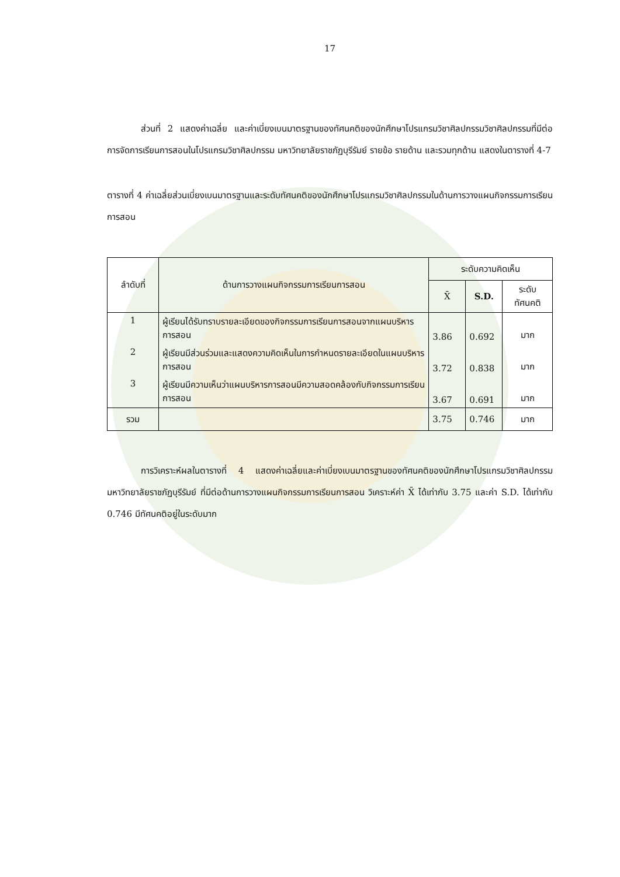17
ส่วนที่ 2 แสดงค่าเฉลี่ย และค่าเบี่ยงเบนมาตรฐานของทัศนคติของนักศึกษาโปรแกรมวิชาศิลปกรรมวิชาศิลปกรรมที่มีต่อการจัดการเรียนการสอนในโปรแกรมวิชาศิลปกรรม มหาวิทยาลัยราชภัฏบุรีรัมย์ รายข้อ รายด้าน และรวมทุกด้าน แสดงในตารางที่ 4-7
ตารางที่ 4 ค่าเฉลี่ยส่วนเบี่ยงเบนมาตรฐานและระดับทัศนคติของนักศึกษาโปรแกรมวิชาศิลปกรรมในด้านการวางแผนกิจกรรมการเรียนการสอน
| ลำดับที่ | ด้านการวางแผนกิจกรรมการเรียนการสอน | ระดับความคิดเห็น | | |
| --- | --- | --- | --- | --- |
| | | X̄ | S.D. | ระดับทัศนคติ |
| 1 | ผู้เรียนได้รับทราบรายละเอียดของกิจกรรมการเรียนการสอนจากแผนบริหารการสอน | 3.86 | 0.692 | มาก |
| 2 | ผู้เรียนมีส่วนร่วมและแสดงความคิดเห็นในการกำหนดรายละเอียดในแผนบริหารการสอน | 3.72 | 0.838 | มาก |
| 3 | ผู้เรียนมีความเห็นว่าแผนบริหารการสอนมีความสอดคล้องกับกิจกรรมการเรียนการสอน | 3.67 | 0.691 | มาก |
| รวม | | 3.75 | 0.746 | มาก |
การวิเคราะห์ผลในตารางที่ 4 แสดงค่าเฉลี่ยและค่าเบี่ยงเบนมาตรฐานของทัศนคติของนักศึกษาโปรแกรมวิชาศิลปกรรม มหาวิทยาลัยราชภัฏบุรีรัมย์ ที่มีต่อด้านการวางแผนกิจกรรมการเรียนการสอน วิเคราะห์ค่า X̄ ได้เท่ากับ 3.75 และค่า S.D. ได้เท่ากับ 0.746 มีทัศนคติอยู่ในระดับมาก